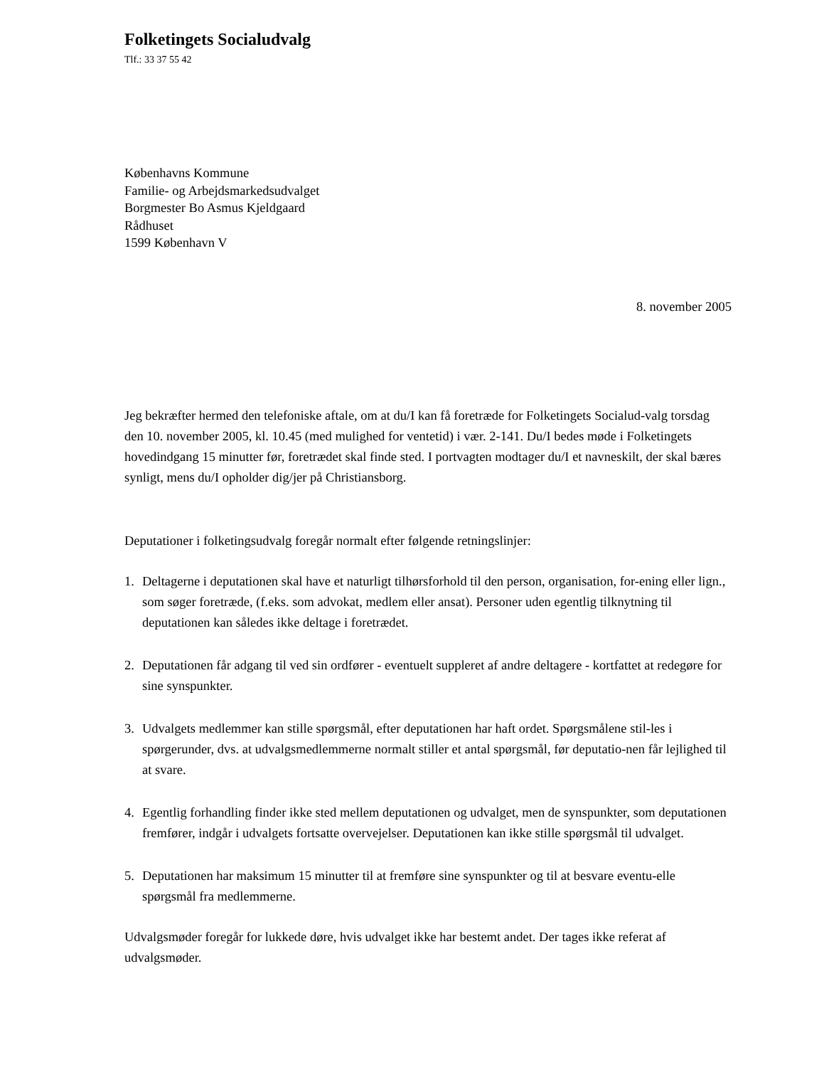Folketingets Socialudvalg
Tlf.: 33 37 55 42
Københavns Kommune
Familie- og Arbejdsmarkedsudvalget
Borgmester Bo Asmus Kjeldgaard
Rådhuset
1599 København V
8. november 2005
Jeg bekræfter hermed den telefoniske aftale, om at du/I kan få foretræde for Folketingets Socialud-valg torsdag den 10. november 2005, kl. 10.45 (med mulighed for ventetid) i vær. 2-141. Du/I bedes møde i Folketingets hovedindgang 15 minutter før, foretrædet skal finde sted. I portvagten modtager du/I et navneskilt, der skal bæres synligt, mens du/I opholder dig/jer på Christiansborg.
Deputationer i folketingsudvalg foregår normalt efter følgende retningslinjer:
1. Deltagerne i deputationen skal have et naturligt tilhørsforhold til den person, organisation, for-ening eller lign., som søger foretræde, (f.eks. som advokat, medlem eller ansat). Personer uden egentlig tilknytning til deputationen kan således ikke deltage i foretrædet.
2. Deputationen får adgang til ved sin ordfører - eventuelt suppleret af andre deltagere - kortfattet at redegøre for sine synspunkter.
3. Udvalgets medlemmer kan stille spørgsmål, efter deputationen har haft ordet. Spørgsmålene stil-les i spørgerunder, dvs. at udvalgsmedlemmerne normalt stiller et antal spørgsmål, før deputatio-nen får lejlighed til at svare.
4. Egentlig forhandling finder ikke sted mellem deputationen og udvalget, men de synspunkter, som deputationen fremfører, indgår i udvalgets fortsatte overvejelser. Deputationen kan ikke stille spørgsmål til udvalget.
5. Deputationen har maksimum 15 minutter til at fremføre sine synspunkter og til at besvare eventu-elle spørgsmål fra medlemmerne.
Udvalgsmøder foregår for lukkede døre, hvis udvalget ikke har bestemt andet. Der tages ikke referat af udvalgsmøder.